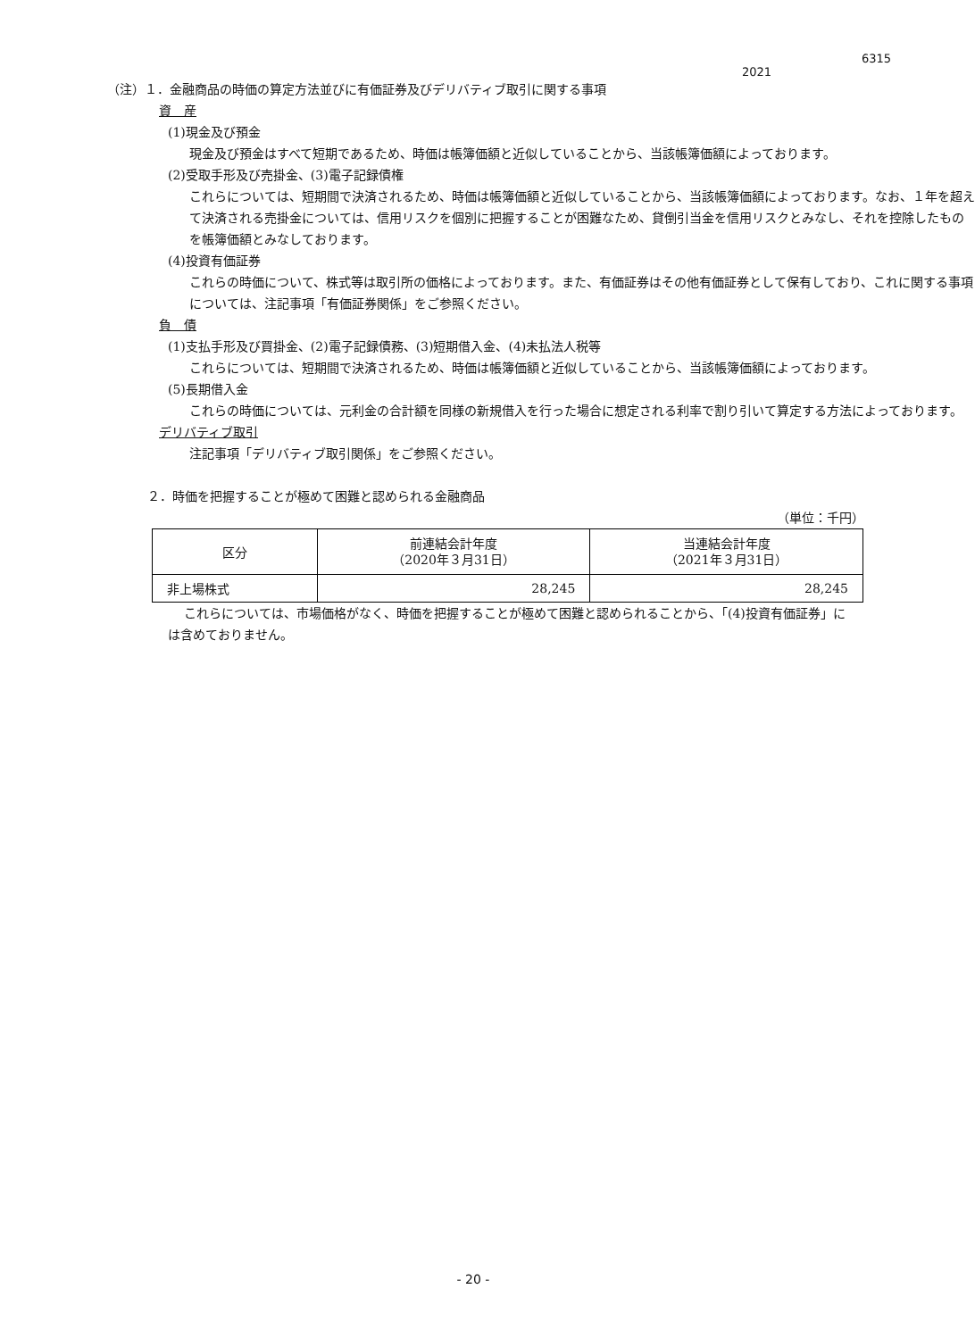6315
2021
（注）１．金融商品の時価の算定方法並びに有価証券及びデリバティブ取引に関する事項
資　産
(1)現金及び預金
現金及び預金はすべて短期であるため、時価は帳簿価額と近似していることから、当該帳簿価額によっております。
(2)受取手形及び売掛金、(3)電子記録債権
これらについては、短期間で決済されるため、時価は帳簿価額と近似していることから、当該帳簿価額によっております。なお、１年を超えて決済される売掛金については、信用リスクを個別に把握することが困難なため、貸倒引当金を信用リスクとみなし、それを控除したものを帳簿価額とみなしております。
(4)投資有価証券
これらの時価について、株式等は取引所の価格によっております。また、有価証券はその他有価証券として保有しており、これに関する事項については、注記事項「有価証券関係」をご参照ください。
負　債
(1)支払手形及び買掛金、(2)電子記録債務、(3)短期借入金、(4)未払法人税等
これらについては、短期間で決済されるため、時価は帳簿価額と近似していることから、当該帳簿価額によっております。
(5)長期借入金
これらの時価については、元利金の合計額を同様の新規借入を行った場合に想定される利率で割り引いて算定する方法によっております。
デリバティブ取引
注記事項「デリバティブ取引関係」をご参照ください。
２．時価を把握することが極めて困難と認められる金融商品
（単位：千円）
| 区分 | 前連結会計年度 （2020年３月31日） | 当連結会計年度 （2021年３月31日） |
| 非上場株式 | 28,245 | 28,245 |
これらについては、市場価格がなく、時価を把握することが極めて困難と認められることから、「(4)投資有価証券」には含めておりません。
- 20 -